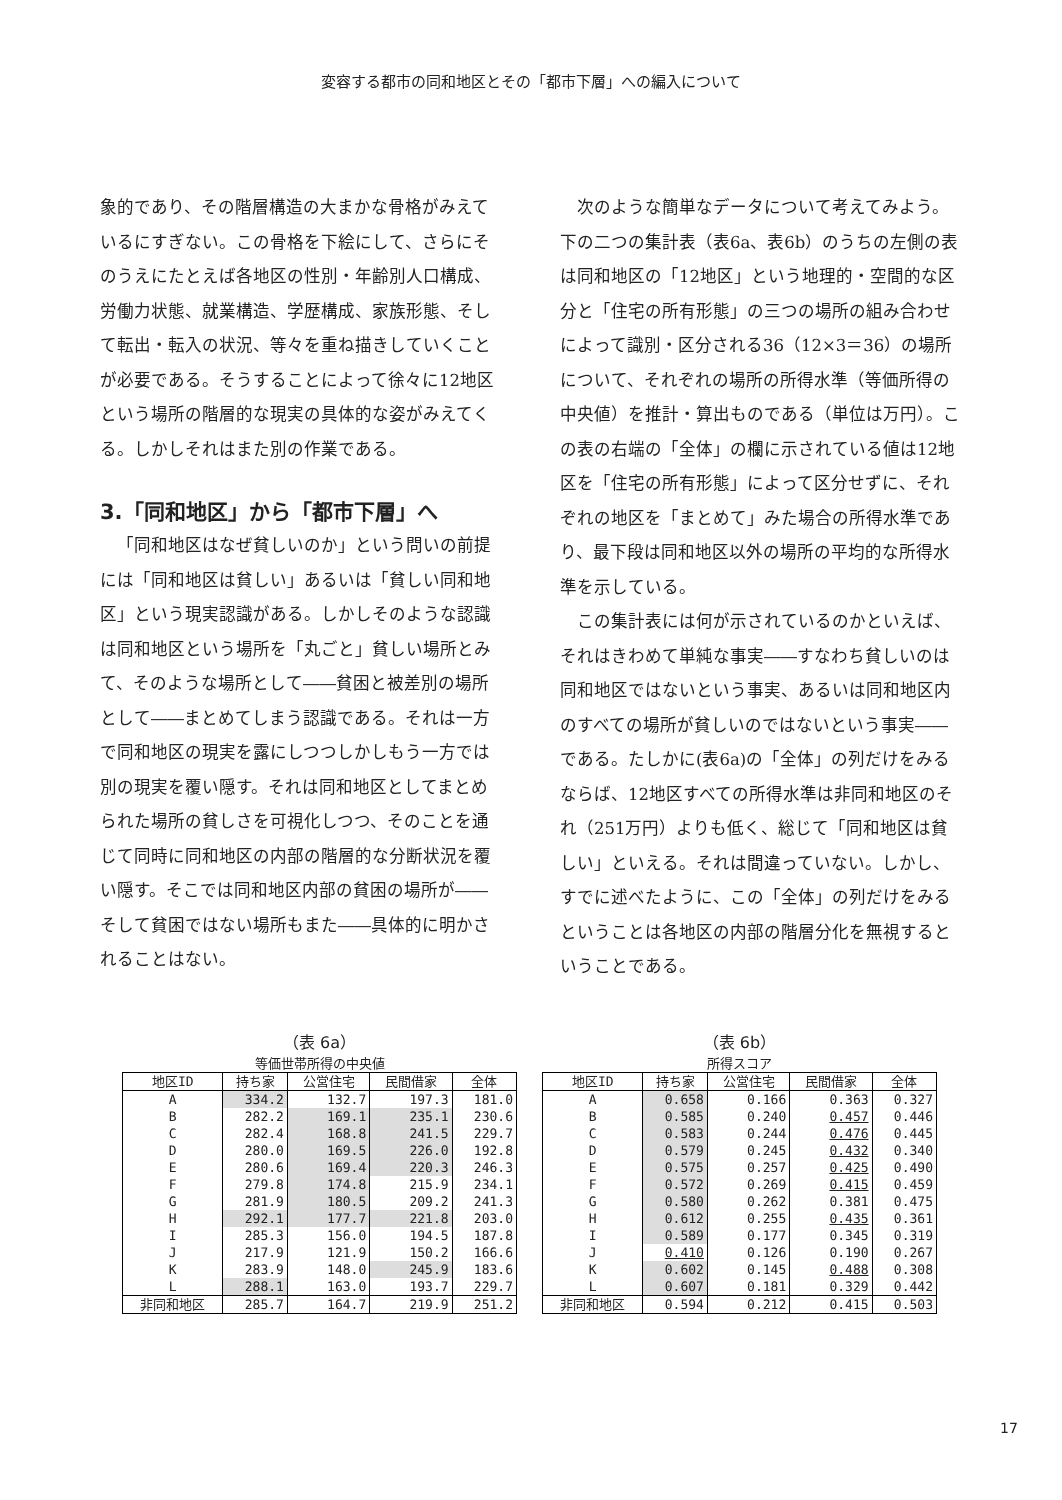変容する都市の同和地区とその「都市下層」への編入について
象的であり、その階層構造の大まかな骨格がみえているにすぎない。この骨格を下絵にして、さらにそのうえにたとえば各地区の性別・年齢別人口構成、労働力状態、就業構造、学歴構成、家族形態、そして転出・転入の状況、等々を重ね描きしていくことが必要である。そうすることによって徐々に12地区という場所の階層的な現実の具体的な姿がみえてくる。しかしそれはまた別の作業である。
3.「同和地区」から「都市下層」へ
「同和地区はなぜ貧しいのか」という問いの前提には「同和地区は貧しい」あるいは「貧しい同和地区」という現実認識がある。しかしそのような認識は同和地区という場所を「丸ごと」貧しい場所とみて、そのような場所として――貧困と被差別の場所として――まとめてしまう認識である。それは一方で同和地区の現実を露にしつつしかしもう一方では別の現実を覆い隠す。それは同和地区としてまとめられた場所の貧しさを可視化しつつ、そのことを通じて同時に同和地区の内部の階層的な分断状況を覆い隠す。そこでは同和地区内部の貧困の場所が――そして貧困ではない場所もまた――具体的に明かされることはない。
次のような簡単なデータについて考えてみよう。下の二つの集計表（表6a、表6b）のうちの左側の表は同和地区の「12地区」という地理的・空間的な区分と「住宅の所有形態」の三つの場所の組み合わせによって識別・区分される36（12×3＝36）の場所について、それぞれの場所の所得水準（等価所得の中央値）を推計・算出ものである（単位は万円）。この表の右端の「全体」の欄に示されている値は12地区を「住宅の所有形態」によって区分せずに、それぞれの地区を「まとめて」みた場合の所得水準であり、最下段は同和地区以外の場所の平均的な所得水準を示している。
この集計表には何が示されているのかといえば、それはきわめて単純な事実――すなわち貧しいのは同和地区ではないという事実、あるいは同和地区内のすべての場所が貧しいのではないという事実――である。たしかに(表6a)の「全体」の列だけをみるならば、12地区すべての所得水準は非同和地区のそれ（251万円）よりも低く、総じて「同和地区は貧しい」といえる。それは間違っていない。しかし、すでに述べたように、この「全体」の列だけをみるということは各地区の内部の階層分化を無視するということである。
（表 6a）
等価世帯所得の中央値
| 地区ID | 持ち家 | 公営住宅 | 民間借家 | 全体 |
| --- | --- | --- | --- | --- |
| A | 334.2 | 132.7 | 197.3 | 181.0 |
| B | 282.2 | 169.1 | 235.1 | 230.6 |
| C | 282.4 | 168.8 | 241.5 | 229.7 |
| D | 280.0 | 169.5 | 226.0 | 192.8 |
| E | 280.6 | 169.4 | 220.3 | 246.3 |
| F | 279.8 | 174.8 | 215.9 | 234.1 |
| G | 281.9 | 180.5 | 209.2 | 241.3 |
| H | 292.1 | 177.7 | 221.8 | 203.0 |
| I | 285.3 | 156.0 | 194.5 | 187.8 |
| J | 217.9 | 121.9 | 150.2 | 166.6 |
| K | 283.9 | 148.0 | 245.9 | 183.6 |
| L | 288.1 | 163.0 | 193.7 | 229.7 |
| 非同和地区 | 285.7 | 164.7 | 219.9 | 251.2 |
（表 6b）
所得スコア
| 地区ID | 持ち家 | 公営住宅 | 民間借家 | 全体 |
| --- | --- | --- | --- | --- |
| A | 0.658 | 0.166 | 0.363 | 0.327 |
| B | 0.585 | 0.240 | 0.457 | 0.446 |
| C | 0.583 | 0.244 | 0.476 | 0.445 |
| D | 0.579 | 0.245 | 0.432 | 0.340 |
| E | 0.575 | 0.257 | 0.425 | 0.490 |
| F | 0.572 | 0.269 | 0.415 | 0.459 |
| G | 0.580 | 0.262 | 0.381 | 0.475 |
| H | 0.612 | 0.255 | 0.435 | 0.361 |
| I | 0.589 | 0.177 | 0.345 | 0.319 |
| J | 0.410 | 0.126 | 0.190 | 0.267 |
| K | 0.602 | 0.145 | 0.488 | 0.308 |
| L | 0.607 | 0.181 | 0.329 | 0.442 |
| 非同和地区 | 0.594 | 0.212 | 0.415 | 0.503 |
17